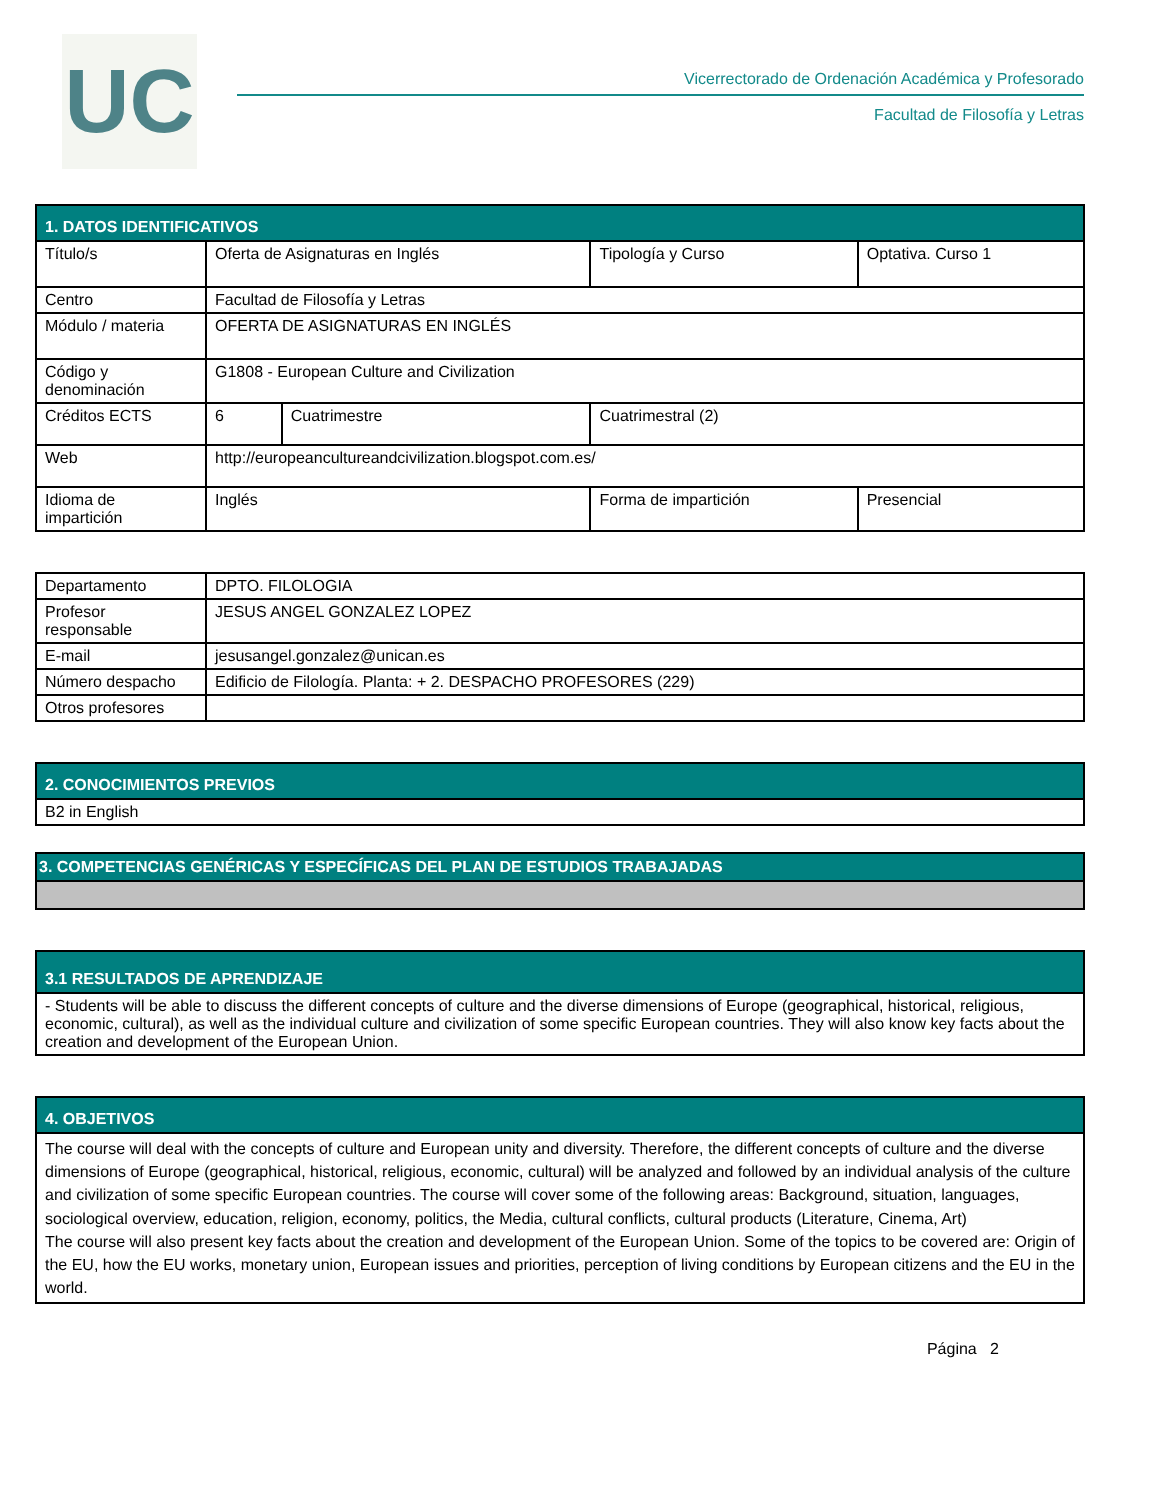UC
Vicerrectorado de Ordenación Académica y Profesorado
Facultad de Filosofía y Letras
| 1. DATOS IDENTIFICATIVOS | | | | | |
| --- | --- | --- | --- | --- | --- |
| Título/s | Oferta de Asignaturas en Inglés | | | Tipología y Curso | Optativa. Curso 1 |
| Centro | Facultad de Filosofía y Letras | | | | |
| Módulo / materia | OFERTA DE ASIGNATURAS EN INGLÉS | | | | |
| Código y denominación | G1808 - European Culture and Civilization | | | | |
| Créditos ECTS | 6 | Cuatrimestre | Cuatrimestral (2) | | |
| Web | http://europeancultureandcivilization.blogspot.com.es/ | | | | |
| Idioma de impartición | Inglés | | Forma de impartición | | Presencial |
| Departamento | DPTO. FILOLOGIA |
| Profesor responsable | JESUS ANGEL GONZALEZ LOPEZ |
| E-mail | jesusangel.gonzalez@unican.es |
| Número despacho | Edificio de Filología. Planta: + 2. DESPACHO PROFESORES (229) |
| Otros profesores | |
| 2. CONOCIMIENTOS PREVIOS |
| --- |
| B2 in English |
| 3. COMPETENCIAS GENÉRICAS Y ESPECÍFICAS DEL PLAN DE ESTUDIOS TRABAJADAS |
| --- |
| 3.1 RESULTADOS DE APRENDIZAJE |
| --- |
| - Students will be able to discuss the different concepts of culture and the diverse dimensions of Europe (geographical, historical, religious, economic, cultural), as well as the individual culture and civilization of some specific European countries. They will also know key facts about the creation and development of the European Union. |
| 4. OBJETIVOS |
| --- |
| The course will deal with the concepts of culture and European unity and diversity. Therefore, the different concepts of culture and the diverse dimensions of Europe (geographical, historical, religious, economic, cultural) will be analyzed and followed by an individual analysis of the culture and civilization of some specific European countries. The course will cover some of the following areas: Background, situation, languages, sociological overview, education, religion, economy, politics, the Media, cultural conflicts, cultural products (Literature, Cinema, Art) The course will also present key facts about the creation and development of the European Union. Some of the topics to be covered are: Origin of the EU, how the EU works, monetary union, European issues and priorities, perception of living conditions by European citizens and the EU in the world. |
Página 2